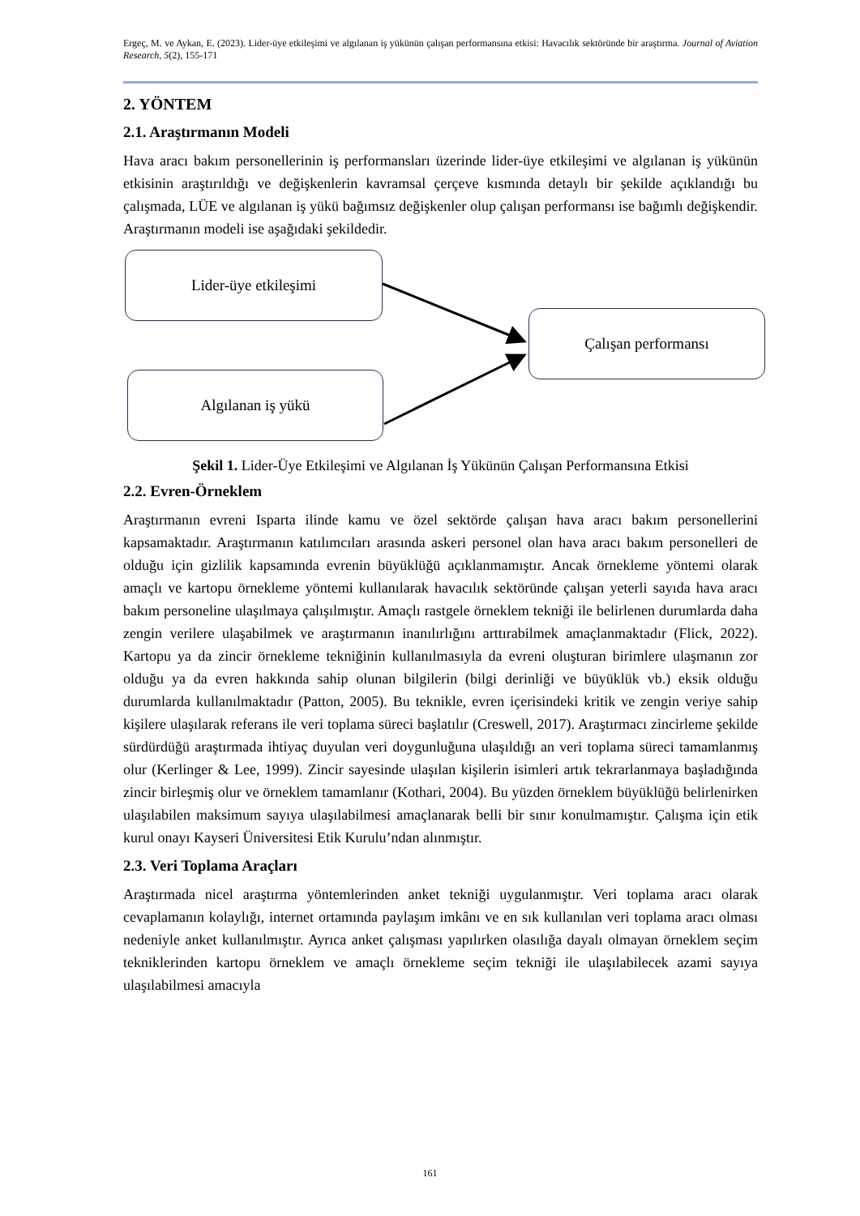Ergeç, M. ve Aykan, E. (2023). Lider-üye etkileşimi ve algılanan iş yükünün çalışan performansına etkisi: Havacılık sektöründe bir araştırma. Journal of Aviation Research, 5(2), 155-171
2. YÖNTEM
2.1. Araştırmanın Modeli
Hava aracı bakım personellerinin iş performansları üzerinde lider-üye etkileşimi ve algılanan iş yükünün etkisinin araştırıldığı ve değişkenlerin kavramsal çerçeve kısmında detaylı bir şekilde açıklandığı bu çalışmada, LÜE ve algılanan iş yükü bağımsız değişkenler olup çalışan performansı ise bağımlı değişkendir. Araştırmanın modeli ise aşağıdaki şekildedir.
Lider-üye etkileşimi
Çalışan performansı
Algılanan iş yükü
Şekil 1. Lider-Üye Etkileşimi ve Algılanan İş Yükünün Çalışan Performansına Etkisi
2.2. Evren-Örneklem
Araştırmanın evreni Isparta ilinde kamu ve özel sektörde çalışan hava aracı bakım personellerini kapsamaktadır. Araştırmanın katılımcıları arasında askeri personel olan hava aracı bakım personelleri de olduğu için gizlilik kapsamında evrenin büyüklüğü açıklanmamıştır. Ancak örnekleme yöntemi olarak amaçlı ve kartopu örnekleme yöntemi kullanılarak havacılık sektöründe çalışan yeterli sayıda hava aracı bakım personeline ulaşılmaya çalışılmıştır. Amaçlı rastgele örneklem tekniği ile belirlenen durumlarda daha zengin verilere ulaşabilmek ve araştırmanın inanılırlığını arttırabilmek amaçlanmaktadır (Flick, 2022). Kartopu ya da zincir örnekleme tekniğinin kullanılmasıyla da evreni oluşturan birimlere ulaşmanın zor olduğu ya da evren hakkında sahip olunan bilgilerin (bilgi derinliği ve büyüklük vb.) eksik olduğu durumlarda kullanılmaktadır (Patton, 2005). Bu teknikle, evren içerisindeki kritik ve zengin veriye sahip kişilere ulaşılarak referans ile veri toplama süreci başlatılır (Creswell, 2017). Araştırmacı zincirleme şekilde sürdürdüğü araştırmada ihtiyaç duyulan veri doygunluğuna ulaşıldığı an veri toplama süreci tamamlanmış olur (Kerlinger & Lee, 1999). Zincir sayesinde ulaşılan kişilerin isimleri artık tekrarlanmaya başladığında zincir birleşmiş olur ve örneklem tamamlanır (Kothari, 2004). Bu yüzden örneklem büyüklüğü belirlenirken ulaşılabilen maksimum sayıya ulaşılabilmesi amaçlanarak belli bir sınır konulmamıştır. Çalışma için etik kurul onayı Kayseri Üniversitesi Etik Kurulu’ndan alınmıştır.
2.3. Veri Toplama Araçları
Araştırmada nicel araştırma yöntemlerinden anket tekniği uygulanmıştır. Veri toplama aracı olarak cevaplamanın kolaylığı, internet ortamında paylaşım imkânı ve en sık kullanılan veri toplama aracı olması nedeniyle anket kullanılmıştır. Ayrıca anket çalışması yapılırken olasılığa dayalı olmayan örneklem seçim tekniklerinden kartopu örneklem ve amaçlı örnekleme seçim tekniği ile ulaşılabilecek azami sayıya ulaşılabilmesi amacıyla
161